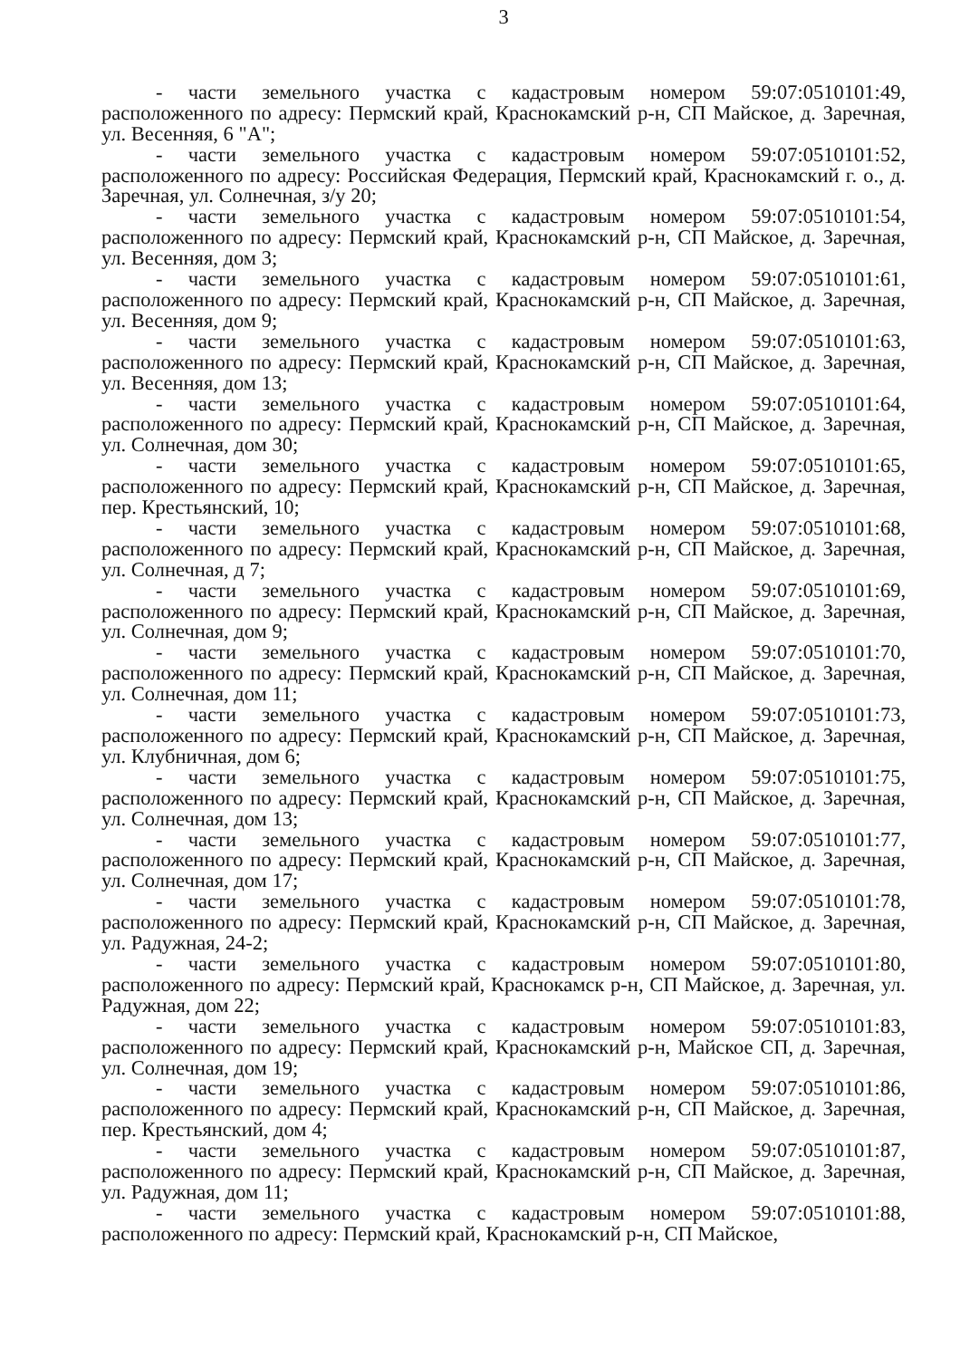3
- части земельного участка с кадастровым номером 59:07:0510101:49, расположенного по адресу: Пермский край, Краснокамский р-н, СП Майское, д. Заречная, ул. Весенняя, 6 "А";
- части земельного участка с кадастровым номером 59:07:0510101:52, расположенного по адресу: Российская Федерация, Пермский край, Краснокамский г. о., д. Заречная, ул. Солнечная, з/у 20;
- части земельного участка с кадастровым номером 59:07:0510101:54, расположенного по адресу: Пермский край, Краснокамский р-н, СП Майское, д. Заречная, ул. Весенняя, дом 3;
- части земельного участка с кадастровым номером 59:07:0510101:61, расположенного по адресу: Пермский край, Краснокамский р-н, СП Майское, д. Заречная, ул. Весенняя, дом 9;
- части земельного участка с кадастровым номером 59:07:0510101:63, расположенного по адресу: Пермский край, Краснокамский р-н, СП Майское, д. Заречная, ул. Весенняя, дом 13;
- части земельного участка с кадастровым номером 59:07:0510101:64, расположенного по адресу: Пермский край, Краснокамский р-н, СП Майское, д. Заречная, ул. Солнечная, дом 30;
- части земельного участка с кадастровым номером 59:07:0510101:65, расположенного по адресу: Пермский край, Краснокамский р-н, СП Майское, д. Заречная, пер. Крестьянский, 10;
- части земельного участка с кадастровым номером 59:07:0510101:68, расположенного по адресу: Пермский край, Краснокамский р-н, СП Майское, д. Заречная, ул. Солнечная, д 7;
- части земельного участка с кадастровым номером 59:07:0510101:69, расположенного по адресу: Пермский край, Краснокамский р-н, СП Майское, д. Заречная, ул. Солнечная, дом 9;
- части земельного участка с кадастровым номером 59:07:0510101:70, расположенного по адресу: Пермский край, Краснокамский р-н, СП Майское, д. Заречная, ул. Солнечная, дом 11;
- части земельного участка с кадастровым номером 59:07:0510101:73, расположенного по адресу: Пермский край, Краснокамский р-н, СП Майское, д. Заречная, ул. Клубничная, дом 6;
- части земельного участка с кадастровым номером 59:07:0510101:75, расположенного по адресу: Пермский край, Краснокамский р-н, СП Майское, д. Заречная, ул. Солнечная, дом 13;
- части земельного участка с кадастровым номером 59:07:0510101:77, расположенного по адресу: Пермский край, Краснокамский р-н, СП Майское, д. Заречная, ул. Солнечная, дом 17;
- части земельного участка с кадастровым номером 59:07:0510101:78, расположенного по адресу: Пермский край, Краснокамский р-н, СП Майское, д. Заречная, ул. Радужная, 24-2;
- части земельного участка с кадастровым номером 59:07:0510101:80, расположенного по адресу: Пермский край, Краснокамск р-н, СП Майское, д. Заречная, ул. Радужная, дом 22;
- части земельного участка с кадастровым номером 59:07:0510101:83, расположенного по адресу: Пермский край, Краснокамский р-н, Майское СП, д. Заречная, ул. Солнечная, дом 19;
- части земельного участка с кадастровым номером 59:07:0510101:86, расположенного по адресу: Пермский край, Краснокамский р-н, СП Майское, д. Заречная, пер. Крестьянский, дом 4;
- части земельного участка с кадастровым номером 59:07:0510101:87, расположенного по адресу: Пермский край, Краснокамский р-н, СП Майское, д. Заречная, ул. Радужная, дом 11;
- части земельного участка с кадастровым номером 59:07:0510101:88, расположенного по адресу: Пермский край, Краснокамский р-н, СП Майское,